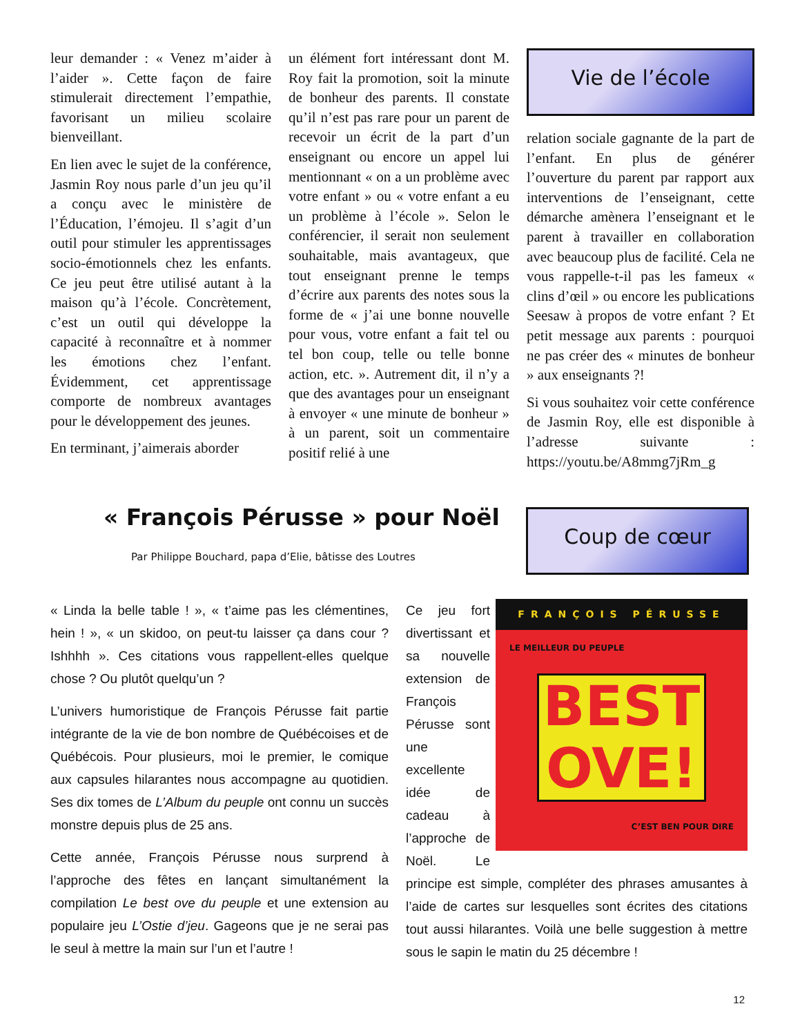leur demander : « Venez m’aider à l’aider ». Cette façon de faire stimulerait directement l’empathie, favorisant un milieu scolaire bienveillant.
En lien avec le sujet de la conférence, Jasmin Roy nous parle d’un jeu qu’il a conçu avec le ministère de l’Éducation, l’émojeu. Il s’agit d’un outil pour stimuler les apprentissages socio-émotionnels chez les enfants. Ce jeu peut être utilisé autant à la maison qu’à l’école. Concrètement, c’est un outil qui développe la capacité à reconnaître et à nommer les émotions chez l’enfant. Évidemment, cet apprentissage comporte de nombreux avantages pour le développement des jeunes.
En terminant, j’aimerais aborder
un élément fort intéressant dont M. Roy fait la promotion, soit la minute de bonheur des parents. Il constate qu’il n’est pas rare pour un parent de recevoir un écrit de la part d’un enseignant ou encore un appel lui mentionnant « on a un problème avec votre enfant » ou « votre enfant a eu un problème à l’école ». Selon le conférencier, il serait non seulement souhaitable, mais avantageux, que tout enseignant prenne le temps d’écrire aux parents des notes sous la forme de « j’ai une bonne nouvelle pour vous, votre enfant a fait tel ou tel bon coup, telle ou telle bonne action, etc. ». Autrement dit, il n’y a que des avantages pour un enseignant à envoyer « une minute de bonheur » à un parent, soit un commentaire positif relié à une
Vie de l’école
relation sociale gagnante de la part de l’enfant. En plus de générer l’ouverture du parent par rapport aux interventions de l’enseignant, cette démarche amènera l’enseignant et le parent à travailler en collaboration avec beaucoup plus de facilité. Cela ne vous rappelle-t-il pas les fameux « clins d’œil » ou encore les publications Seesaw à propos de votre enfant ? Et petit message aux parents : pourquoi ne pas créer des « minutes de bonheur » aux enseignants ?!
Si vous souhaitez voir cette conférence de Jasmin Roy, elle est disponible à l’adresse suivante : https://youtu.be/A8mmg7jRm_g
« François Pérusse » pour Noël
Par Philippe Bouchard, papa d’Elie, bâtisse des Loutres
Coup de cœur
« Linda la belle table ! », « t’aime pas les clémentines, hein ! », « un skidoo, on peut-tu laisser ça dans cour ? Ishhhh ». Ces citations vous rappellent-elles quelque chose ? Ou plutôt quelqu’un ?
L’univers humoristique de François Pérusse fait partie intégrante de la vie de bon nombre de Québécoises et de Québécois. Pour plusieurs, moi le premier, le comique aux capsules hilarantes nous accompagne au quotidien. Ses dix tomes de L’Album du peuple ont connu un succès monstre depuis plus de 25 ans.
Cette année, François Pérusse nous surprend à l’approche des fêtes en lançant simultanément la compilation Le best ove du peuple et une extension au populaire jeu L’Ostie d’jeu. Gageons que je ne serai pas le seul à mettre la main sur l’un et l’autre !
FRANÇOIS PÉRUSSE
LE MEILLEUR DU PEUPLE
BEST OVE!
C’EST BEN POUR DIRE
Ce jeu fort divertissant et sa nouvelle extension de François Pérusse sont une excellente idée de cadeau à l’approche de Noël. Le principe est simple, compléter des phrases amusantes à l’aide de cartes sur lesquelles sont écrites des citations tout aussi hilarantes. Voilà une belle suggestion à mettre sous le sapin le matin du 25 décembre !
12